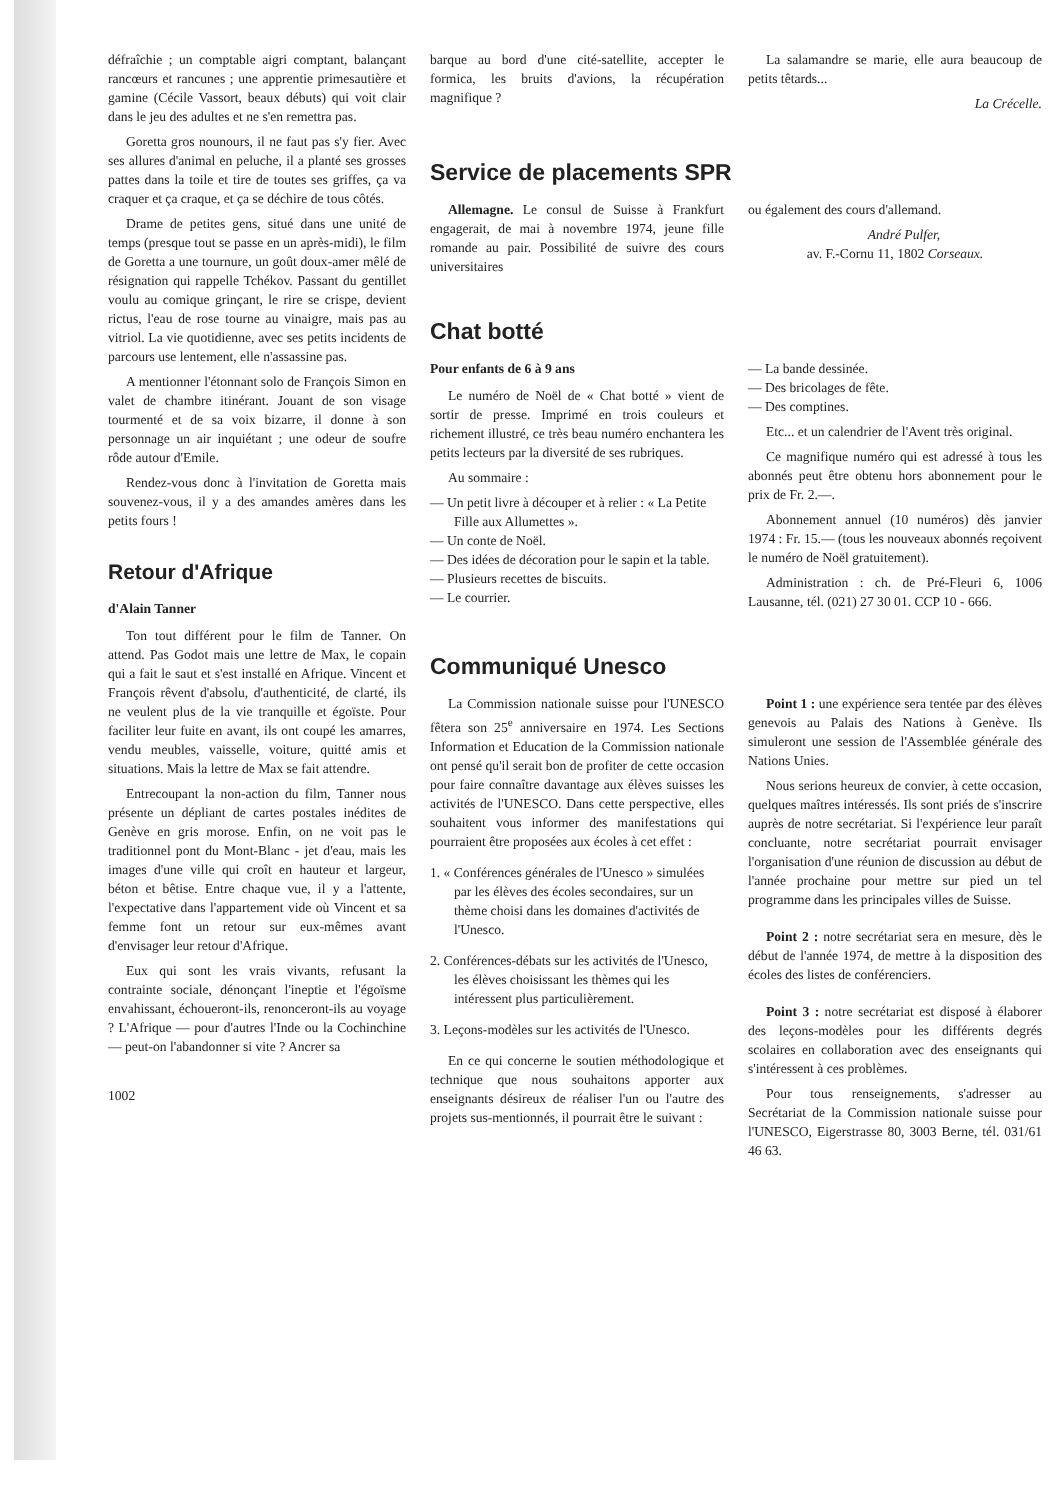défraîchie ; un comptable aigri comptant, balançant rancœurs et rancunes ; une apprentie primesautière et gamine (Cécile Vassort, beaux débuts) qui voit clair dans le jeu des adultes et ne s'en remettra pas.
Goretta gros nounours, il ne faut pas s'y fier. Avec ses allures d'animal en peluche, il a planté ses grosses pattes dans la toile et tire de toutes ses griffes, ça va craquer et ça craque, et ça se déchire de tous côtés.
Drame de petites gens, situé dans une unité de temps (presque tout se passe en un après-midi), le film de Goretta a une tournure, un goût doux-amer mêlé de résignation qui rappelle Tchékov. Passant du gentillet voulu au comique grinçant, le rire se crispe, devient rictus, l'eau de rose tourne au vinaigre, mais pas au vitriol. La vie quotidienne, avec ses petits incidents de parcours use lentement, elle n'assassine pas.
A mentionner l'étonnant solo de François Simon en valet de chambre itinérant. Jouant de son visage tourmenté et de sa voix bizarre, il donne à son personnage un air inquiétant ; une odeur de soufre rôde autour d'Emile.
Rendez-vous donc à l'invitation de Goretta mais souvenez-vous, il y a des amandes amères dans les petits fours !
Retour d'Afrique
d'Alain Tanner
Ton tout différent pour le film de Tanner. On attend. Pas Godot mais une lettre de Max, le copain qui a fait le saut et s'est installé en Afrique. Vincent et François rêvent d'absolu, d'authenticité, de clarté, ils ne veulent plus de la vie tranquille et égoïste. Pour faciliter leur fuite en avant, ils ont coupé les amarres, vendu meubles, vaisselle, voiture, quitté amis et situations. Mais la lettre de Max se fait attendre.
Entrecoupant la non-action du film, Tanner nous présente un dépliant de cartes postales inédites de Genève en gris morose. Enfin, on ne voit pas le traditionnel pont du Mont-Blanc - jet d'eau, mais les images d'une ville qui croît en hauteur et largeur, béton et bêtise. Entre chaque vue, il y a l'attente, l'expectative dans l'appartement vide où Vincent et sa femme font un retour sur eux-mêmes avant d'envisager leur retour d'Afrique.
Eux qui sont les vrais vivants, refusant la contrainte sociale, dénonçant l'ineptie et l'égoïsme envahissant, échoueront-ils, renonceront-ils au voyage ? L'Afrique — pour d'autres l'Inde ou la Cochinchine — peut-on l'abandonner si vite ? Ancrer sa
1002
barque au bord d'une cité-satellite, accepter le formica, les bruits d'avions, la récupération magnifique ?
La salamandre se marie, elle aura beaucoup de petits têtards...
La Crécelle.
Service de placements SPR
Allemagne. Le consul de Suisse à Frankfurt engagerait, de mai à novembre 1974, jeune fille romande au pair. Possibilité de suivre des cours universitaires
ou également des cours d'allemand.
André Pulfer,
av. F.-Cornu 11, 1802 Corseaux.
Chat botté
Pour enfants de 6 à 9 ans
Le numéro de Noël de « Chat botté » vient de sortir de presse. Imprimé en trois couleurs et richement illustré, ce très beau numéro enchantera les petits lecteurs par la diversité de ses rubriques.
Au sommaire :
— Un petit livre à découper et à relier : « La Petite Fille aux Allumettes ».
— Un conte de Noël.
— Des idées de décoration pour le sapin et la table.
— Plusieurs recettes de biscuits.
— Le courrier.
— La bande dessinée.
— Des bricolages de fête.
— Des comptines.
Etc... et un calendrier de l'Avent très original.
Ce magnifique numéro qui est adressé à tous les abonnés peut être obtenu hors abonnement pour le prix de Fr. 2.—.
Abonnement annuel (10 numéros) dès janvier 1974 : Fr. 15.— (tous les nouveaux abonnés reçoivent le numéro de Noël gratuitement).
Administration : ch. de Pré-Fleuri 6, 1006 Lausanne, tél. (021) 27 30 01. CCP 10 - 666.
Communiqué Unesco
La Commission nationale suisse pour l'UNESCO fêtera son 25<sup>e</sup> anniversaire en 1974. Les Sections Information et Education de la Commission nationale ont pensé qu'il serait bon de profiter de cette occasion pour faire connaître davantage aux élèves suisses les activités de l'UNESCO. Dans cette perspective, elles souhaitent vous informer des manifestations qui pourraient être proposées aux écoles à cet effet :
1. « Conférences générales de l'Unesco » simulées par les élèves des écoles secondaires, sur un thème choisi dans les domaines d'activités de l'Unesco.
2. Conférences-débats sur les activités de l'Unesco, les élèves choisissant les thèmes qui les intéressent plus particulièrement.
3. Leçons-modèles sur les activités de l'Unesco.
En ce qui concerne le soutien méthodologique et technique que nous souhaitons apporter aux enseignants désireux de réaliser l'un ou l'autre des projets sus-mentionnés, il pourrait être le suivant :
Point 1 : une expérience sera tentée par des élèves genevois au Palais des Nations à Genève. Ils simuleront une session de l'Assemblée générale des Nations Unies.
Nous serions heureux de convier, à cette occasion, quelques maîtres intéressés. Ils sont priés de s'inscrire auprès de notre secrétariat. Si l'expérience leur paraît concluante, notre secrétariat pourrait envisager l'organisation d'une réunion de discussion au début de l'année prochaine pour mettre sur pied un tel programme dans les principales villes de Suisse.
Point 2 : notre secrétariat sera en mesure, dès le début de l'année 1974, de mettre à la disposition des écoles des listes de conférenciers.
Point 3 : notre secrétariat est disposé à élaborer des leçons-modèles pour les différents degrés scolaires en collaboration avec des enseignants qui s'intéressent à ces problèmes.
Pour tous renseignements, s'adresser au Secrétariat de la Commission nationale suisse pour l'UNESCO, Eigerstrasse 80, 3003 Berne, tél. 031/61 46 63.